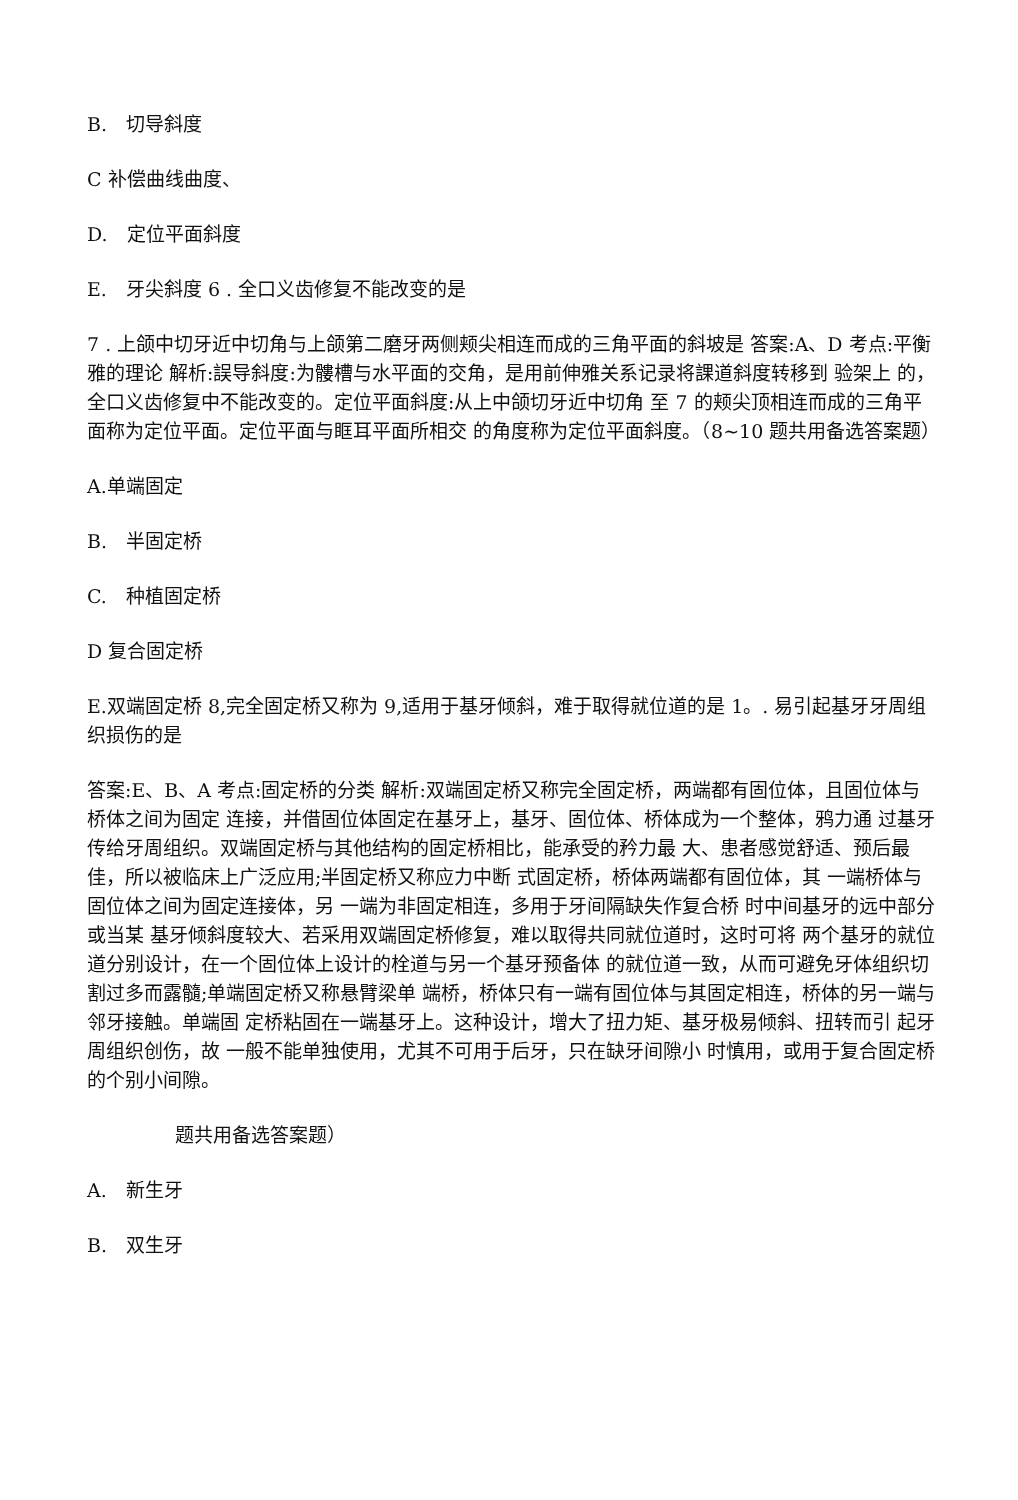B.　切导斜度
C 补偿曲线曲度、
D.　定位平面斜度
E.　牙尖斜度 6 . 全口义齿修复不能改变的是
7 . 上颌中切牙近中切角与上颌第二磨牙两侧颊尖相连而成的三角平面的斜坡是 答案:A、D 考点:平衡雅的理论 解析:誤导斜度:为髏槽与水平面的交角，是用前伸雅关系记录将課道斜度转移到 验架上 的，全口义齿修复中不能改变的。定位平面斜度:从上中颌切牙近中切角 至 7 的颊尖顶相连而成的三角平面称为定位平面。定位平面与眶耳平面所相交 的角度称为定位平面斜度。（8~10 题共用备选答案题）
A.单端固定
B.　半固定桥
C.　种植固定桥
D 复合固定桥
E.双端固定桥 8,完全固定桥又称为 9,适用于基牙倾斜，难于取得就位道的是 1。. 易引起基牙牙周组织损伤的是
答案:E、B、A 考点:固定桥的分类 解析:双端固定桥又称完全固定桥，两端都有固位体，且固位体与桥体之间为固定 连接，并借固位体固定在基牙上，基牙、固位体、桥体成为一个整体，鸦力通 过基牙传给牙周组织。双端固定桥与其他结构的固定桥相比，能承受的矜力最 大、患者感觉舒适、预后最 佳，所以被临床上广泛应用;半固定桥又称应力中断 式固定桥，桥体两端都有固位体，其 一端桥体与固位体之间为固定连接体，另 一端为非固定相连，多用于牙间隔缺失作复合桥 时中间基牙的远中部分或当某 基牙倾斜度较大、若采用双端固定桥修复，难以取得共同就位道时，这时可将 两个基牙的就位道分别设计，在一个固位体上设计的栓道与另一个基牙预备体 的就位道一致，从而可避免牙体组织切割过多而露髓;单端固定桥又称悬臂梁单 端桥，桥体只有一端有固位体与其固定相连，桥体的另一端与邻牙接触。单端固 定桥粘固在一端基牙上。这种设计，增大了扭力矩、基牙极易倾斜、扭转而引 起牙周组织创伤，故 一般不能单独使用，尤其不可用于后牙，只在缺牙间隙小 时慎用，或用于复合固定桥的个别小间隙。
题共用备选答案题）
A.　新生牙
B.　双生牙